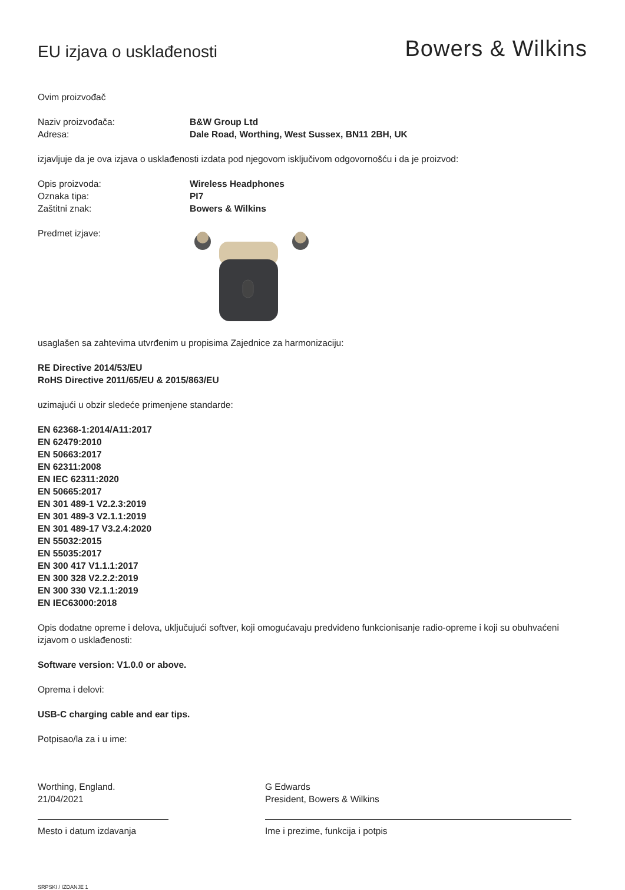EU izjava o usklađenosti
Bowers & Wilkins
Ovim proizvođač
Naziv proizvođača: B&W Group Ltd
Adresa: Dale Road, Worthing, West Sussex, BN11 2BH, UK
izjavljuje da je ova izjava o usklađenosti izdata pod njegovom isključivom odgovornošću i da je proizvod:
Opis proizvoda: Wireless Headphones
Oznaka tipa: PI7
Zaštitni znak: Bowers & Wilkins
Predmet izjave:
usaglašen sa zahtevima utvrđenim u propisima Zajednice za harmonizaciju:
RE Directive 2014/53/EU
RoHS Directive 2011/65/EU & 2015/863/EU
uzimajući u obzir sledeće primenjene standarde:
EN 62368-1:2014/A11:2017
EN 62479:2010
EN 50663:2017
EN 62311:2008
EN IEC 62311:2020
EN 50665:2017
EN 301 489-1 V2.2.3:2019
EN 301 489-3 V2.1.1:2019
EN 301 489-17 V3.2.4:2020
EN 55032:2015
EN 55035:2017
EN 300 417 V1.1.1:2017
EN 300 328 V2.2.2:2019
EN 300 330 V2.1.1:2019
EN IEC63000:2018
Opis dodatne opreme i delova, uključujući softver, koji omogućavaju predviđeno funkcionisanje radio-opreme i koji su obuhvaćeni izjavom o usklađenosti:
Software version: V1.0.0 or above.
Oprema i delovi:
USB-C charging cable and ear tips.
Potpisao/la za i u ime:
Worthing, England.
21/04/2021
Mesto i datum izdavanja
G Edwards
President, Bowers & Wilkins
Ime i prezime, funkcija i potpis
SRPSKI / IZDANJE 1